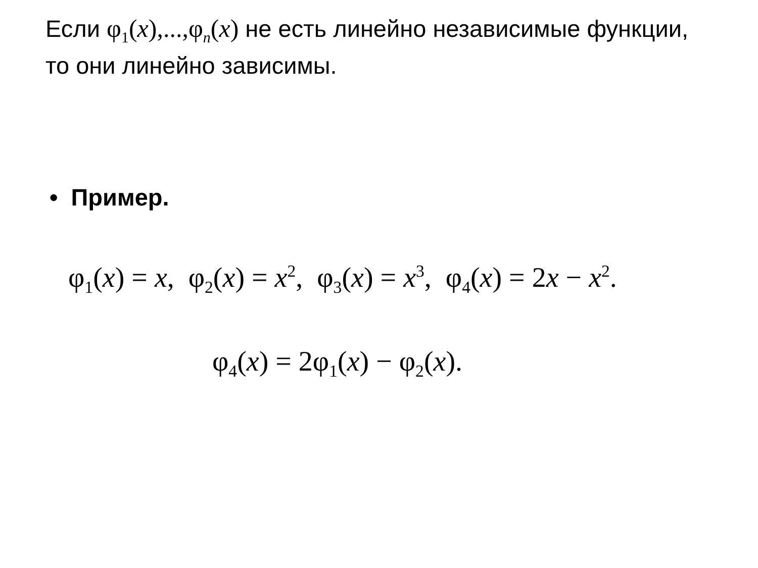Если φ<sub>1</sub>(x),...,φ<sub>n</sub>(x) не есть линейно независимые функции, то они линейно зависимы.
• Пример.
φ<sub>1</sub>(x) = x, φ<sub>2</sub>(x) = x<sup>2</sup>, φ<sub>3</sub>(x) = x<sup>3</sup>, φ<sub>4</sub>(x) = 2x − x<sup>2</sup>.
φ<sub>4</sub>(x) = 2φ<sub>1</sub>(x) − φ<sub>2</sub>(x).